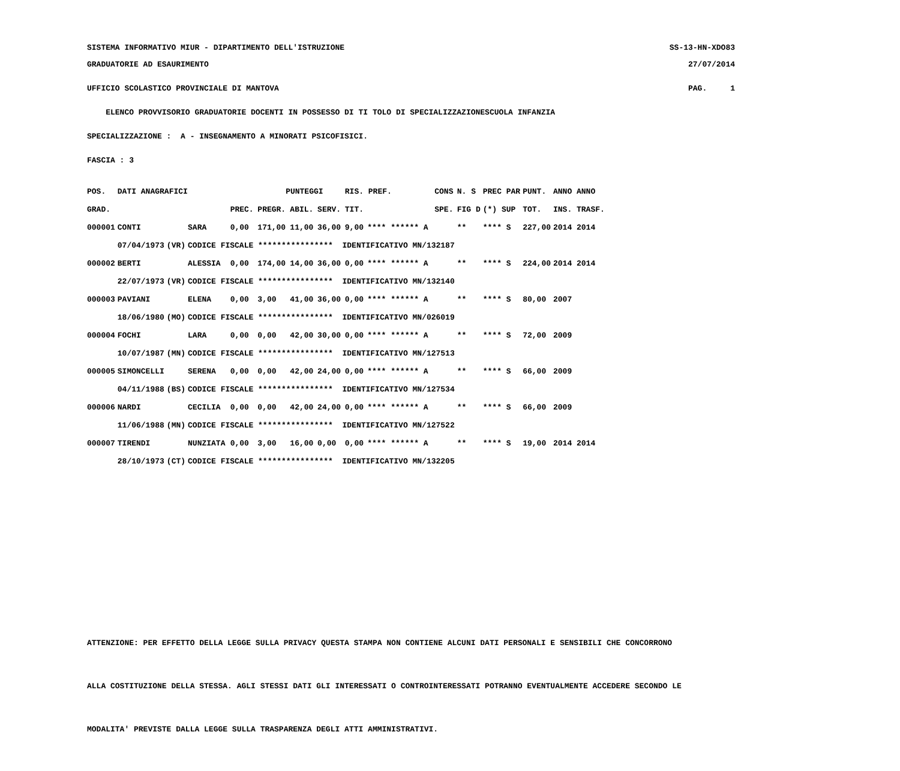SISTEMA INFORMATIVO MIUR - DIPARTIMENTO DELL'ISTRUZIONE SS-13-HN-XDO83
GRADUATORIE AD ESAURIMENTO 27/07/2014
UFFICIO SCOLASTICO PROVINCIALE DI MANTOVA PAG. 1
ELENCO PROVVISORIO GRADUATORIE DOCENTI IN POSSESSO DI TI TOLO DI SPECIALIZZAZIONESCUOLA INFANZIA
SPECIALIZZAZIONE : A - INSEGNAMENTO A MINORATI PSICOFISICI.
FASCIA : 3
| POS. | DATI ANAGRAFICI | | | | PUNTEGGI | | | RIS. PREF. | | CONS | N. S | PREC PAR | PUNT. | ANNO ANNO |
| --- | --- | --- | --- | --- | --- | --- | --- | --- | --- | --- | --- | --- | --- | --- |
| GRAD. | | | | PREC. | PREGR. | ABIL. | SERV. | TIT. | | SPE. | FIG D | (*) SUP | TOT. | INS. TRASF. |
| 000001 | CONTI | | SARA | 0,00 | 171,00 | 11,00 | 36,00 | 9,00 | **** ****** A | | ** | **** S | 227,00 | 2014 2014 |
| | 07/04/1973 | (VR) | CODICE FISCALE **************** IDENTIFICATIVO MN/132187 | | | | | | | | | | | |
| 000002 | BERTI | | ALESSIA | 0,00 | 174,00 | 14,00 | 36,00 | 0,00 | **** ****** A | | ** | **** S | 224,00 | 2014 2014 |
| | 22/07/1973 | (VR) | CODICE FISCALE **************** IDENTIFICATIVO MN/132140 | | | | | | | | | | | |
| 000003 | PAVIANI | | ELENA | 0,00 | 3,00 | 41,00 | 36,00 | 0,00 | **** ****** A | | ** | **** S | 80,00 | 2007 |
| | 18/06/1980 | (MO) | CODICE FISCALE **************** IDENTIFICATIVO MN/026019 | | | | | | | | | | | |
| 000004 | FOCHI | | LARA | 0,00 | 0,00 | 42,00 | 30,00 | 0,00 | **** ****** A | | ** | **** S | 72,00 | 2009 |
| | 10/07/1987 | (MN) | CODICE FISCALE **************** IDENTIFICATIVO MN/127513 | | | | | | | | | | | |
| 000005 | SIMONCELLI | | SERENA | 0,00 | 0,00 | 42,00 | 24,00 | 0,00 | **** ****** A | | ** | **** S | 66,00 | 2009 |
| | 04/11/1988 | (BS) | CODICE FISCALE **************** IDENTIFICATIVO MN/127534 | | | | | | | | | | | |
| 000006 | NARDI | | CECILIA | 0,00 | 0,00 | 42,00 | 24,00 | 0,00 | **** ****** A | | ** | **** S | 66,00 | 2009 |
| | 11/06/1988 | (MN) | CODICE FISCALE **************** IDENTIFICATIVO MN/127522 | | | | | | | | | | | |
| 000007 | TIRENDI | | NUNZIATA | 0,00 | 3,00 | 16,00 | 0,00 | 0,00 | **** ****** A | | ** | **** S | 19,00 | 2014 2014 |
| | 28/10/1973 | (CT) | CODICE FISCALE **************** IDENTIFICATIVO MN/132205 | | | | | | | | | | | |
ATTENZIONE: PER EFFETTO DELLA LEGGE SULLA PRIVACY QUESTA STAMPA NON CONTIENE ALCUNI DATI PERSONALI E SENSIBILI CHE CONCORRONO
ALLA COSTITUZIONE DELLA STESSA. AGLI STESSI DATI GLI INTERESSATI O CONTROINTERESSATI POTRANNO EVENTUALMENTE ACCEDERE SECONDO LE
MODALITA' PREVISTE DALLA LEGGE SULLA TRASPARENZA DEGLI ATTI AMMINISTRATIVI.